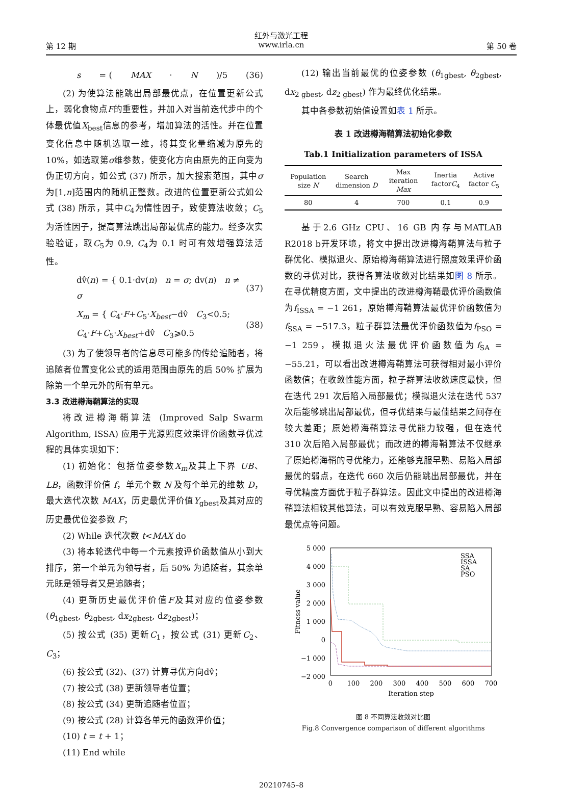红外与激光工程
第 12 期 www.irla.cn 第 50 卷
s = (MAX · N)/5 (36)
(2) 为使算法能跳出局部最优点，在位置更新公式上，弱化食物点F的重要性，并加入对当前迭代步中的个体最优值X<sub>best</sub>信息的参考，增加算法的活性。并在位置变化信息中随机选取一维，将其变化量缩减为原先的 10%，如选取第σ维参数，使变化方向由原先的正向变为伪正切方向，如公式 (37) 所示，加大搜索范围，其中σ为[1,n]范围内的随机正整数。改进的位置更新公式如公式 (38) 所示，其中C<sub>4</sub>为惰性因子，致使算法收敛；C<sub>5</sub>为活性因子，提高算法跳出局部最优点的能力。经多次实验验证，取C<sub>5</sub>为 0.9, C<sub>4</sub>为 0.1 时可有效增强算法活性。
dv̂(n) = { 0.1·dv(n) n = σ; dv(n) n ≠ σ (37)
X<sub>m</sub> = { C<sub>4</sub>·F+C<sub>5</sub>·X<sub>best</sub>−dv̂ C<sub>3</sub><0.5; C<sub>4</sub>·F+C<sub>5</sub>·X<sub>best</sub>+dv̂ C<sub>3</sub>⩾0.5 (38)
(3) 为了使领导者的信息尽可能多的传给追随者，将追随者位置变化公式的适用范围由原先的后 50% 扩展为除第一个单元外的所有单元。
3.3 改进樽海鞘算法的实现
将改进樽海鞘算法 (Improved Salp Swarm Algorithm, ISSA) 应用于光源照度效果评价函数寻优过程的具体实现如下：
(1) 初始化：包括位姿参数X<sub>m</sub>及其上下界 UB、LB，函数评价值 f，单元个数 N 及每个单元的维数 D，最大迭代次数 MAX，历史最优评价值Y<sub>gbest</sub>及其对应的历史最优位姿参数 F；
(2) While 迭代次数 t<MAX do
(3) 将本轮迭代中每一个元素按评价函数值从小到大排序，第一个单元为领导者，后 50% 为追随者，其余单元既是领导者又是追随者；
(4) 更新历史最优评价值F及其对应的位姿参数 (θ<sub>1gbest</sub>, θ<sub>2gbest</sub>, dx<sub>2gbest</sub>, dz<sub>2gbest</sub>)；
(5) 按公式 (35) 更新C<sub>1</sub>，按公式 (31) 更新C<sub>2</sub>、C<sub>3</sub>；
(6) 按公式 (32)、(37) 计算寻优方向dv̂；
(7) 按公式 (38) 更新领导者位置；
(8) 按公式 (34) 更新追随者位置；
(9) 按公式 (28) 计算各单元的函数评价值；
(10) t = t + 1；
(11) End while
(12) 输出当前最优的位姿参数 (θ<sub>1gbest</sub>, θ<sub>2gbest</sub>, dx<sub>2 gbest</sub>, dz<sub>2 gbest</sub>) 作为最终优化结果。
其中各参数初始值设置如表 1 所示。
表 1 改进樽海鞘算法初始化参数
Tab.1 Initialization parameters of ISSA
| Population size N | Search dimension D | Max iteration Max | Inertia factor C<sub>4</sub> | Active factor C<sub>5</sub> |
| --- | --- | --- | --- | --- |
| 80 | 4 | 700 | 0.1 | 0.9 |
基于2.6 GHz CPU、16 GB 内存与MATLAB R2018 b开发环境，将文中提出改进樽海鞘算法与粒子群优化、模拟退火、原始樽海鞘算法进行照度效果评价函数的寻优对比，获得各算法收敛对比结果如图 8 所示。在寻优精度方面，文中提出的改进樽海鞘最优评价函数值为f<sub>ISSA</sub> = −1 261，原始樽海鞘算法最优评价函数值为f<sub>SSA</sub> = −517.3，粒子群算法最优评价函数值为f<sub>PSO</sub> = −1 259，模拟退火法最优评价函数值为f<sub>SA</sub> = −55.21，可以看出改进樽海鞘算法可获得相对最小评价函数值；在收敛性能方面，粒子群算法收敛速度最快，但在迭代 291 次后陷入局部最优；模拟退火法在迭代 537 次后能够跳出局部最优，但寻优结果与最佳结果之间存在较大差距；原始樽海鞘算法寻优能力较强，但在迭代 310 次后陷入局部最优；而改进的樽海鞘算法不仅继承了原始樽海鞘的寻优能力，还能够克服早熟、易陷入局部最优的弱点，在迭代 660 次后仍能跳出局部最优，并在寻优精度方面优于粒子群算法。因此文中提出的改进樽海鞘算法相较其他算法，可以有效克服早熟、容易陷入局部最优点等问题。
5 000
4 000
3 000
2 000
1 000
0
−1 000
−2 000
0
100
200
300
400
500
600
700
Iteration step
Fitness value
SSA
ISSA
SA
PSO
图 8 不同算法收敛对比图
Fig.8 Convergence comparison of different algorithms
20210745–8